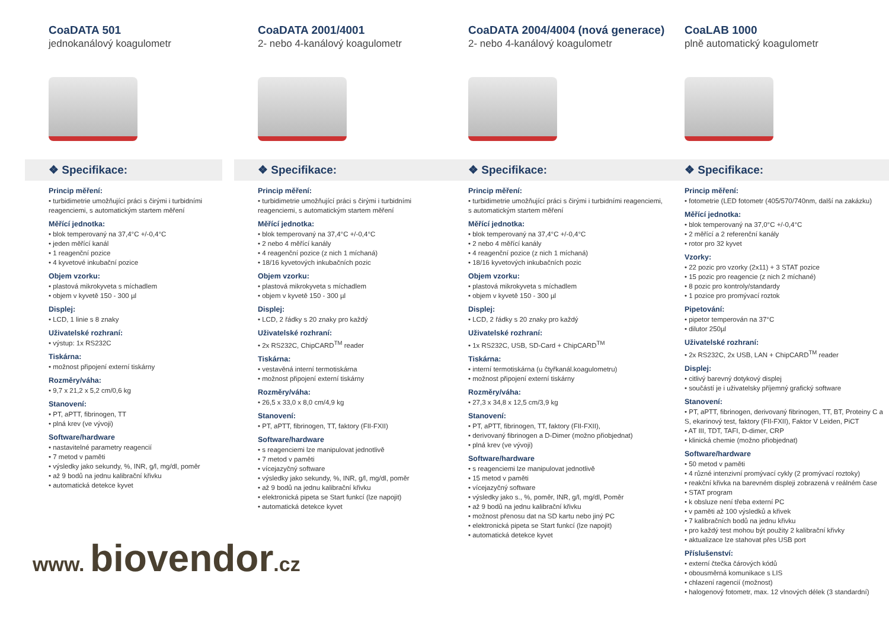CoaDATA 501
jednokanálový koagulometr
❖ Specifikace:
Princip měření:
• turbidimetrie umožňující práci s čirými i turbidními reagenciemi, s automatickým startem měření
Měřící jednotka:
• blok temperovaný na 37,4°C +/-0,4°C
• jeden měřící kanál
• 1 reagenční pozice
• 4 kyvetové inkubační pozice
Objem vzorku:
• plastová mikrokyveta s míchadlem
• objem v kyvetě 150 - 300 µl
Displej:
• LCD, 1 linie s 8 znaky
Uživatelské rozhraní:
• výstup: 1x RS232C
Tiskárna:
• možnost připojení externí tiskárny
Rozměry/váha:
• 9,7 x 21,2 x 5,2 cm/0,6 kg
Stanovení:
• PT, aPTT, fibrinogen, TT
• plná krev (ve vývoji)
Software/hardware
• nastavitelné parametry reagencií
• 7 metod v paměti
• výsledky jako sekundy, %, INR, g/l, mg/dl, poměr
• až 9 bodů na jednu kalibrační křivku
• automatická detekce kyvet
www. biovendor.cz
CoaDATA 2001/4001
2- nebo 4-kanálový koagulometr
❖ Specifikace:
Princip měření:
• turbidimetrie umožňující práci s čirými i turbidními reagenciemi, s automatickým startem měření
Měřící jednotka:
• blok temperovaný na 37,4°C +/-0,4°C
• 2 nebo 4 měřící kanály
• 4 reagenční pozice (z nich 1 míchaná)
• 18/16 kyvetových inkubačních pozic
Objem vzorku:
• plastová mikrokyveta s míchadlem
• objem v kyvetě 150 - 300 µl
Displej:
• LCD, 2 řádky s 20 znaky pro každý
Uživatelské rozhraní:
• 2x RS232C, ChipCARD<sup>TM</sup> reader
Tiskárna:
• vestavěná interní termotiskárna
• možnost připojení externí tiskárny
Rozměry/váha:
• 26,5 x 33,0 x 8,0 cm/4,9 kg
Stanovení:
• PT, aPTT, fibrinogen, TT, faktory (FII-FXII)
Software/hardware
• s reagenciemi lze manipulovat jednotlivě
• 7 metod v paměti
• vícejazyčný software
• výsledky jako sekundy, %, INR, g/l, mg/dl, poměr
• až 9 bodů na jednu kalibrační křivku
• elektronická pipeta se Start funkcí (lze napojit)
• automatická detekce kyvet
CoaDATA 2004/4004 (nová generace)
2- nebo 4-kanálový koagulometr
❖ Specifikace:
Princip měření:
• turbidimetrie umožňující práci s čirými i turbidními reagenciemi, s automatickým startem měření
Měřící jednotka:
• blok temperovaný na 37,4°C +/-0,4°C
• 2 nebo 4 měřící kanály
• 4 reagenční pozice (z nich 1 míchaná)
• 18/16 kyvetových inkubačních pozic
Objem vzorku:
• plastová mikrokyveta s míchadlem
• objem v kyvetě 150 - 300 µl
Displej:
• LCD, 2 řádky s 20 znaky pro každý
Uživatelské rozhraní:
• 1x RS232C, USB, SD-Card + ChipCARD<sup>TM</sup>
Tiskárna:
• interní termotiskárna (u čtyřkanál.koagulometru)
• možnost připojení externí tiskárny
Rozměry/váha:
• 27,3 x 34,8 x 12,5 cm/3,9 kg
Stanovení:
• PT, aPTT, fibrinogen, TT, faktory (FII-FXII),
• derivovaný fibrinogen a D-Dimer (možno přiobjednat)
• plná krev (ve vývoji)
Software/hardware
• s reagenciemi lze manipulovat jednotlivě
• 15 metod v paměti
• vícejazyčný software
• výsledky jako s., %, poměr, INR, g/l, mg/dl, Poměr
• až 9 bodů na jednu kalibrační křivku
• možnost přenosu dat na SD kartu nebo jiný PC
• elektronická pipeta se Start funkcí (lze napojit)
• automatická detekce kyvet
CoaLAB 1000
plně automatický koagulometr
❖ Specifikace:
Princip měření:
• fotometrie (LED fotometr (405/570/740nm, další na zakázku)
Měřící jednotka:
• blok temperovaný na 37,0°C +/-0,4°C
• 2 měřící a 2 referenční kanály
• rotor pro 32 kyvet
Vzorky:
• 22 pozic pro vzorky (2x11) + 3 STAT pozice
• 15 pozic pro reagencie (z nich 2 míchané)
• 8 pozic pro kontroly/standardy
• 1 pozice pro promývací roztok
Pipetování:
• pipetor temperován na 37°C
• dilutor 250µl
Uživatelské rozhraní:
• 2x RS232C, 2x USB, LAN + ChipCARD<sup>TM</sup> reader
Displej:
• citlivý barevný dotykový displej
• součástí je i uživatelsky příjemný grafický software
Stanovení:
• PT, aPTT, fibrinogen, derivovaný fibrinogen, TT, BT, Proteiny C a S, ekarinový test, faktory (FII-FXII), Faktor V Leiden, PiCT
• AT III, TDT, TAFI, D-dimer, CRP
• klinická chemie (možno přiobjednat)
Software/hardware
• 50 metod v paměti
• 4 různé intenzivní promývací cykly (2 promývací roztoky)
• reakční křivka na barevném displeji zobrazená v reálném čase
• STAT program
• k obsluze není třeba externí PC
• v paměti až 100 výsledků a křivek
• 7 kalibračních bodů na jednu křivku
• pro každý test mohou být použity 2 kalibrační křivky
• aktualizace lze stahovat přes USB port
Příslušenství:
• externí čtečka čárových kódů
• obousměrná komunikace s LIS
• chlazení ragencií (možnost)
• halogenový fotometr, max. 12 vlnových délek (3 standardní)